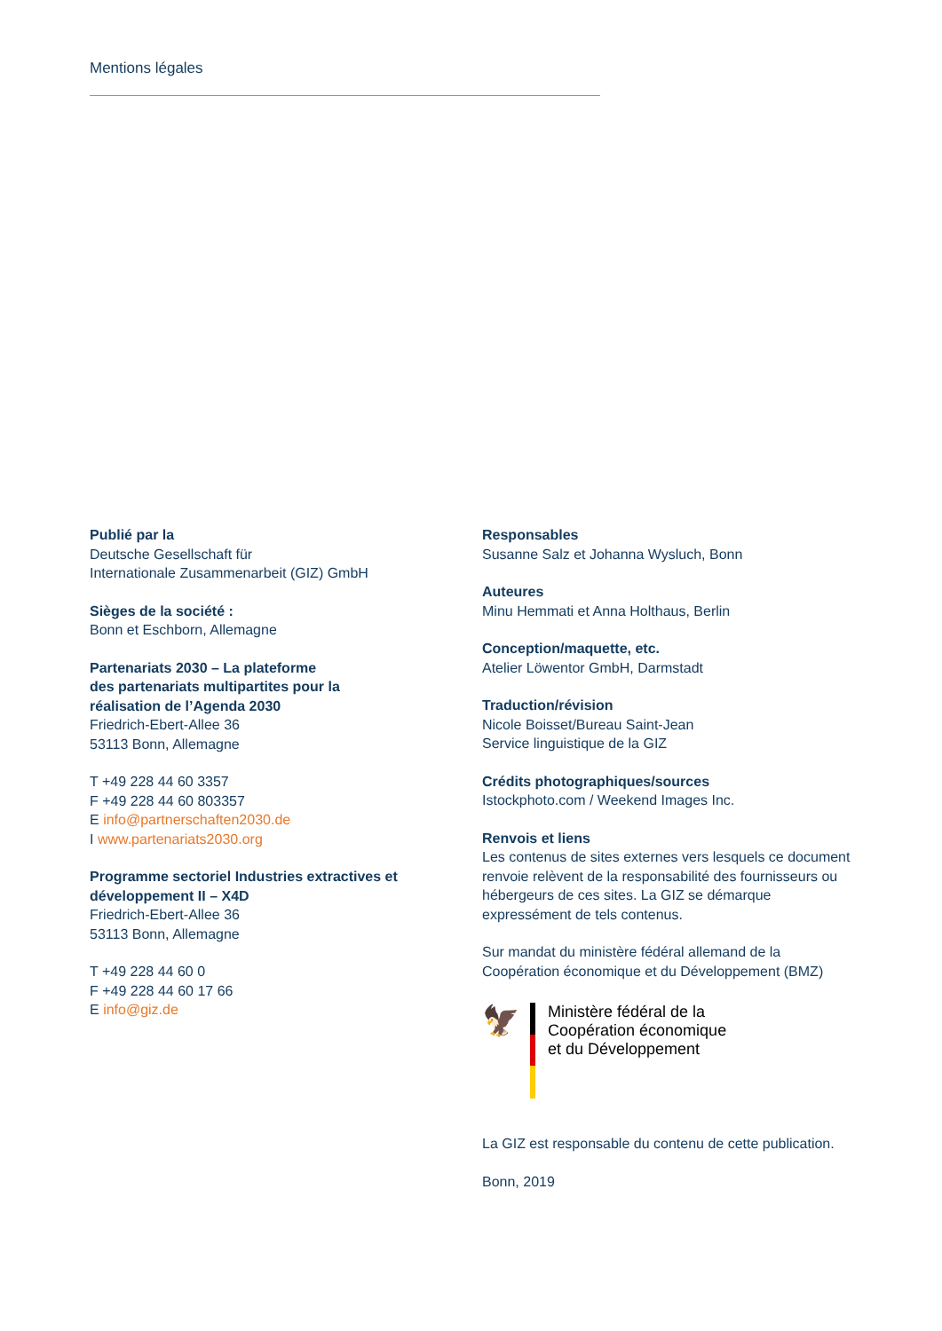Mentions légales
Publié par la
Deutsche Gesellschaft für
Internationale Zusammenarbeit (GIZ) GmbH
Sièges de la société :
Bonn et Eschborn, Allemagne
Partenariats 2030 – La plateforme
des partenariats multipartites pour la
réalisation de l’Agenda 2030
Friedrich-Ebert-Allee 36
53113 Bonn, Allemagne
T +49 228 44 60 3357
F +49 228 44 60 803357
E info@partnerschaften2030.de
I www.partenariats2030.org
Programme sectoriel Industries extractives et
développement II – X4D
Friedrich-Ebert-Allee 36
53113 Bonn, Allemagne
T +49 228 44 60 0
F +49 228 44 60 17 66
E info@giz.de
Responsables
Susanne Salz et Johanna Wysluch, Bonn
Auteures
Minu Hemmati et Anna Holthaus, Berlin
Conception/maquette, etc.
Atelier Löwentor GmbH, Darmstadt
Traduction/révision
Nicole Boisset/Bureau Saint-Jean
Service linguistique de la GIZ
Crédits photographiques/sources
Istockphoto.com / Weekend Images Inc.
Renvois et liens
Les contenus de sites externes vers lesquels ce document renvoie relèvent de la responsabilité des fournisseurs ou hébergeurs de ces sites. La GIZ se démarque expressément de tels contenus.
Sur mandat du ministère fédéral allemand de la Coopération économique et du Développement (BMZ)
🦅
Ministère fédéral de la
Coopération économique
et du Développement
La GIZ est responsable du contenu de cette publication.
Bonn, 2019